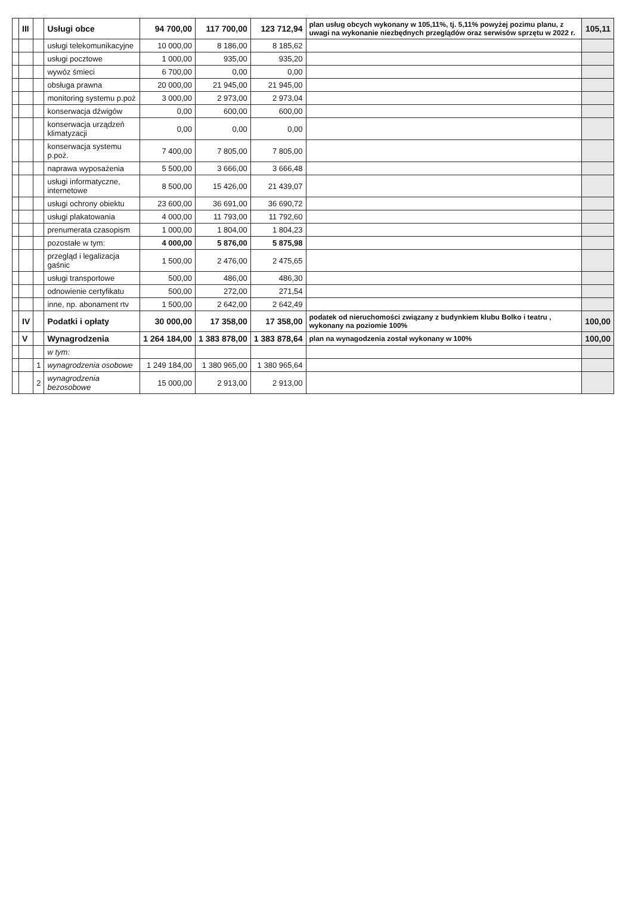| | III | | Usługi obce | 94 700,00 | 117 700,00 | 123 712,94 | plan usług obcych wykonany w 105,11%, tj. 5,11% powyżej pozimu planu, z uwagi na wykonanie niezbędnych przeglądów oraz serwisów sprzętu w 2022 r. | 105,11 |
| | | | usługi telekomunikacyjne | 10 000,00 | 8 186,00 | 8 185,62 | | |
| | | | usługi pocztowe | 1 000,00 | 935,00 | 935,20 | | |
| | | | wywóz śmieci | 6 700,00 | 0,00 | 0,00 | | |
| | | | obsługa prawna | 20 000,00 | 21 945,00 | 21 945,00 | | |
| | | | monitoring systemu p.poż | 3 000,00 | 2 973,00 | 2 973,04 | | |
| | | | konserwacja dźwigów | 0,00 | 600,00 | 600,00 | | |
| | | | konserwacja urządzeń klimatyzacji | 0,00 | 0,00 | 0,00 | | |
| | | | konserwacja systemu p.poż. | 7 400,00 | 7 805,00 | 7 805,00 | | |
| | | | naprawa wyposażenia | 5 500,00 | 3 666,00 | 3 666,48 | | |
| | | | usługi informatyczne, internetowe | 8 500,00 | 15 426,00 | 21 439,07 | | |
| | | | usługi ochrony obiektu | 23 600,00 | 36 691,00 | 36 690,72 | | |
| | | | usługi plakatowania | 4 000,00 | 11 793,00 | 11 792,60 | | |
| | | | prenumerata czasopism | 1 000,00 | 1 804,00 | 1 804,23 | | |
| | | | pozostałe w tym: | 4 000,00 | 5 876,00 | 5 875,98 | | |
| | | | przegląd i legalizacja gaśnic | 1 500,00 | 2 476,00 | 2 475,65 | | |
| | | | usługi transportowe | 500,00 | 486,00 | 486,30 | | |
| | | | odnowienie certyfikatu | 500,00 | 272,00 | 271,54 | | |
| | | | inne, np. abonament rtv | 1 500,00 | 2 642,00 | 2 642,49 | | |
| | IV | | Podatki i opłaty | 30 000,00 | 17 358,00 | 17 358,00 | podatek od nieruchomości związany z budynkiem klubu Bolko i teatru , wykonany na poziomie 100% | 100,00 |
| | V | | Wynagrodzenia | 1 264 184,00 | 1 383 878,00 | 1 383 878,64 | plan na wynagodzenia został wykonany w 100% | 100,00 |
| | | | w tym: | | | | | |
| | | 1 | wynagrodzenia osobowe | 1 249 184,00 | 1 380 965,00 | 1 380 965,64 | | |
| | | 2 | wynagrodzenia bezosobowe | 15 000,00 | 2 913,00 | 2 913,00 | | |